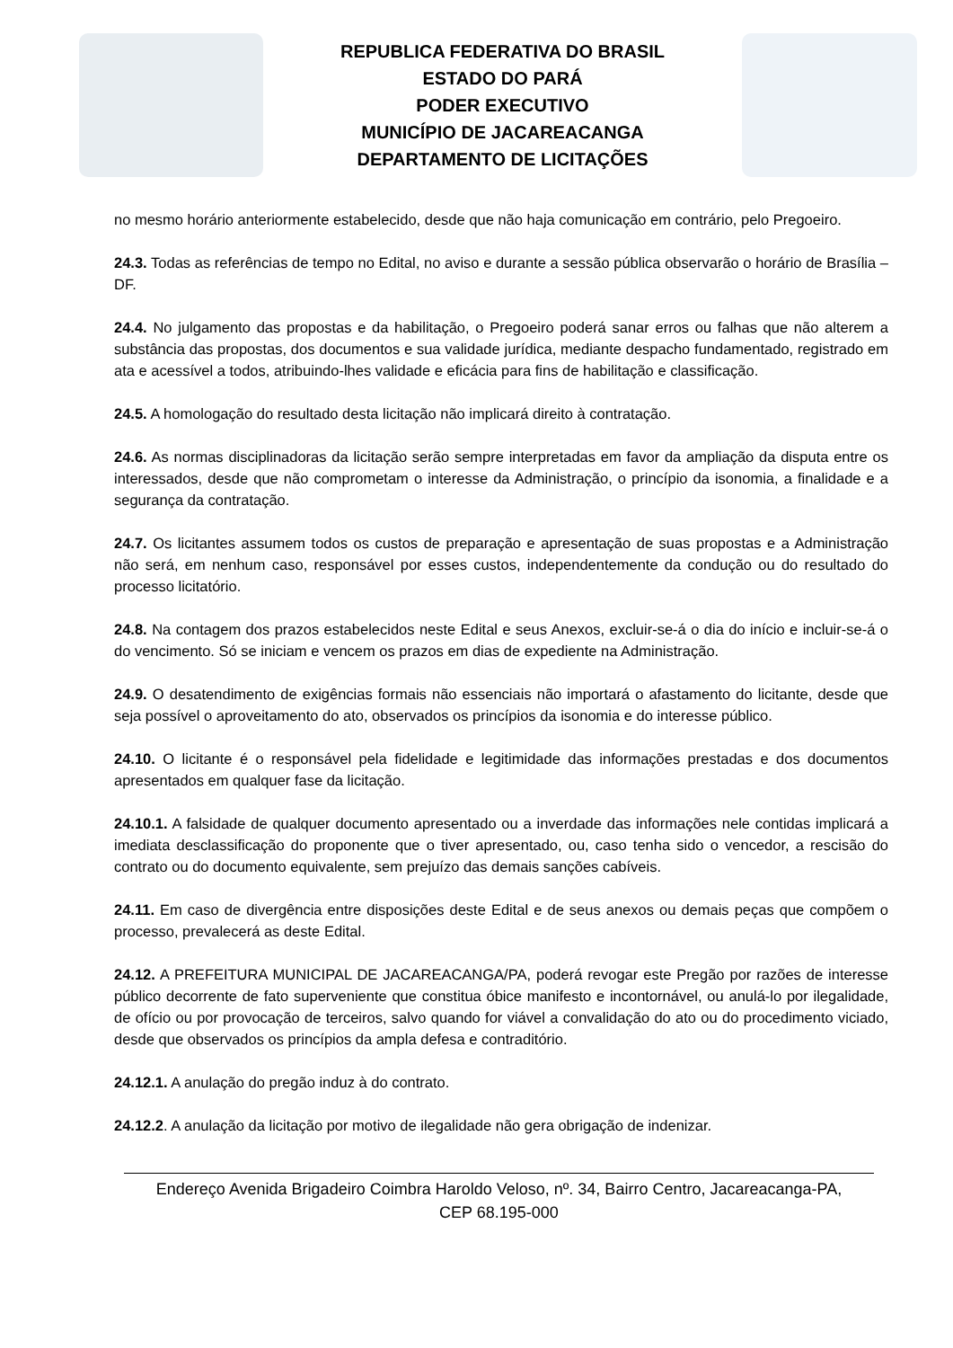REPUBLICA FEDERATIVA DO BRASIL
ESTADO DO PARÁ
PODER EXECUTIVO
MUNICÍPIO DE JACAREACANGA
DEPARTAMENTO DE LICITAÇÕES
no mesmo horário anteriormente estabelecido, desde que não haja comunicação em contrário, pelo Pregoeiro.
24.3. Todas as referências de tempo no Edital, no aviso e durante a sessão pública observarão o horário de Brasília – DF.
24.4. No julgamento das propostas e da habilitação, o Pregoeiro poderá sanar erros ou falhas que não alterem a substância das propostas, dos documentos e sua validade jurídica, mediante despacho fundamentado, registrado em ata e acessível a todos, atribuindo-lhes validade e eficácia para fins de habilitação e classificação.
24.5. A homologação do resultado desta licitação não implicará direito à contratação.
24.6. As normas disciplinadoras da licitação serão sempre interpretadas em favor da ampliação da disputa entre os interessados, desde que não comprometam o interesse da Administração, o princípio da isonomia, a finalidade e a segurança da contratação.
24.7. Os licitantes assumem todos os custos de preparação e apresentação de suas propostas e a Administração não será, em nenhum caso, responsável por esses custos, independentemente da condução ou do resultado do processo licitatório.
24.8. Na contagem dos prazos estabelecidos neste Edital e seus Anexos, excluir-se-á o dia do início e incluir-se-á o do vencimento. Só se iniciam e vencem os prazos em dias de expediente na Administração.
24.9. O desatendimento de exigências formais não essenciais não importará o afastamento do licitante, desde que seja possível o aproveitamento do ato, observados os princípios da isonomia e do interesse público.
24.10. O licitante é o responsável pela fidelidade e legitimidade das informações prestadas e dos documentos apresentados em qualquer fase da licitação.
24.10.1. A falsidade de qualquer documento apresentado ou a inverdade das informações nele contidas implicará a imediata desclassificação do proponente que o tiver apresentado, ou, caso tenha sido o vencedor, a rescisão do contrato ou do documento equivalente, sem prejuízo das demais sanções cabíveis.
24.11. Em caso de divergência entre disposições deste Edital e de seus anexos ou demais peças que compõem o processo, prevalecerá as deste Edital.
24.12. A PREFEITURA MUNICIPAL DE JACAREACANGA/PA, poderá revogar este Pregão por razões de interesse público decorrente de fato superveniente que constitua óbice manifesto e incontornável, ou anulá-lo por ilegalidade, de ofício ou por provocação de terceiros, salvo quando for viável a convalidação do ato ou do procedimento viciado, desde que observados os princípios da ampla defesa e contraditório.
24.12.1. A anulação do pregão induz à do contrato.
24.12.2. A anulação da licitação por motivo de ilegalidade não gera obrigação de indenizar.
Endereço Avenida Brigadeiro Coimbra Haroldo Veloso, nº. 34, Bairro Centro, Jacareacanga-PA,
CEP 68.195-000